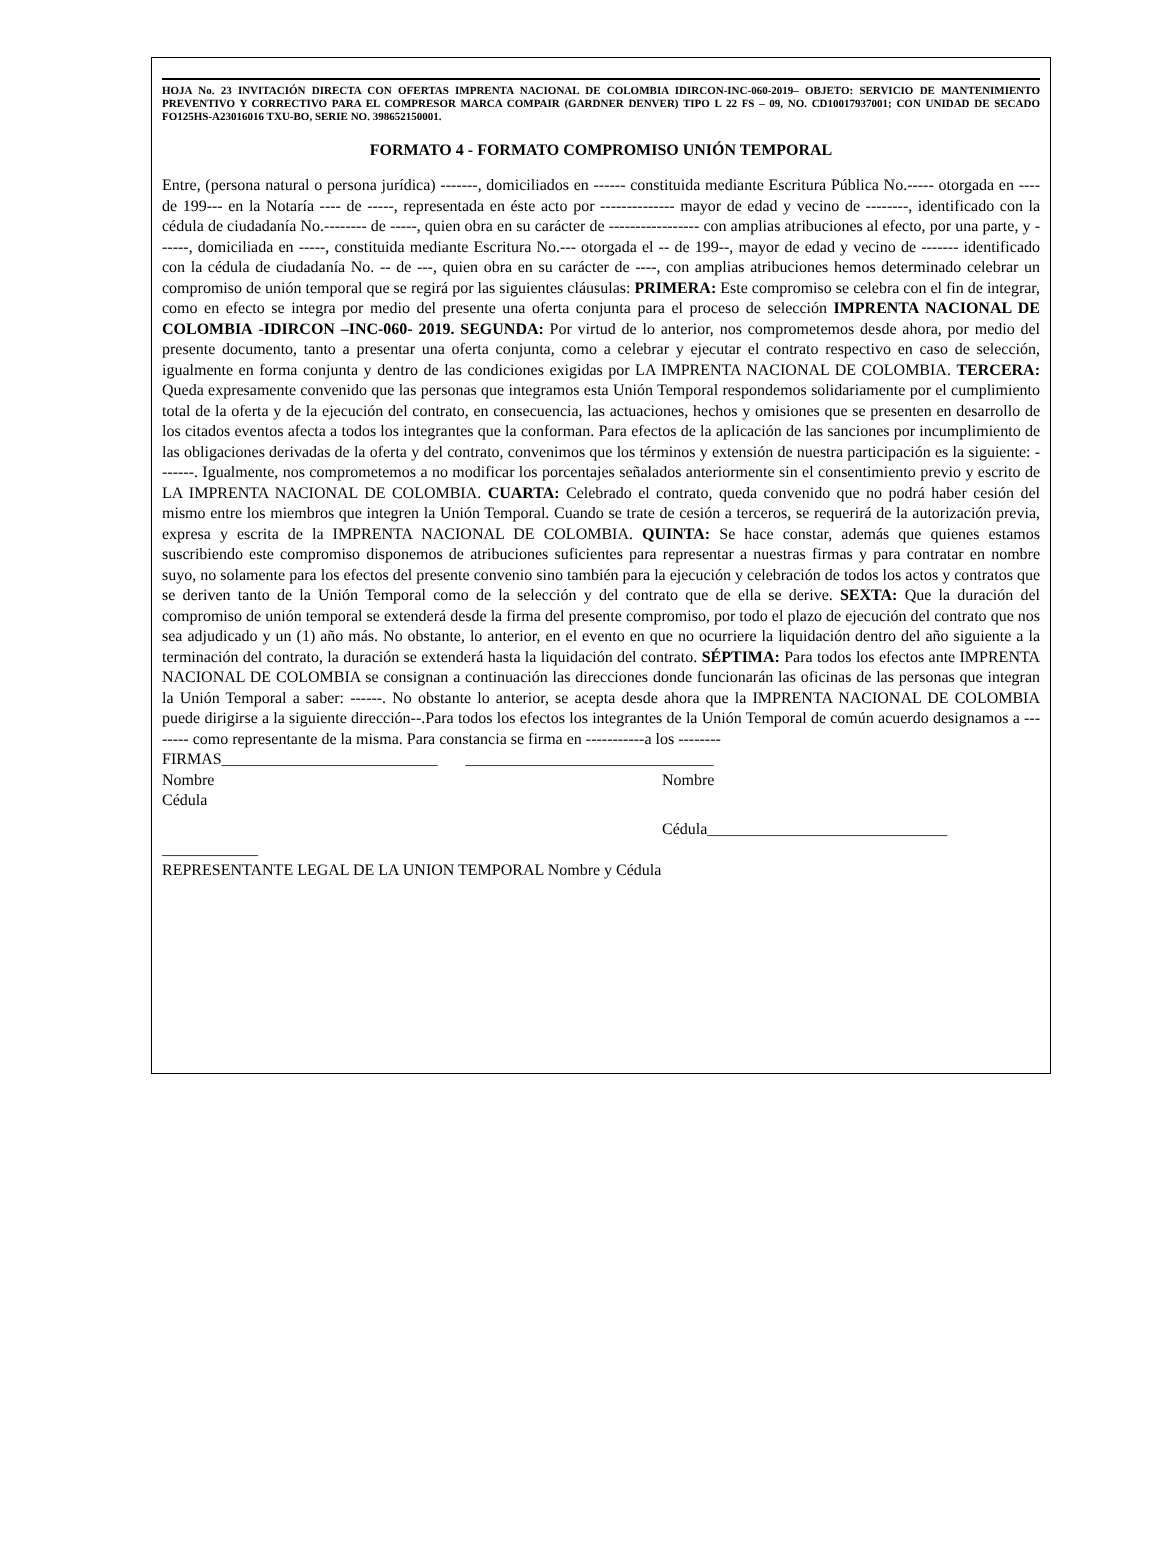HOJA No. 23 INVITACIÓN DIRECTA CON OFERTAS IMPRENTA NACIONAL DE COLOMBIA IDIRCON-INC-060-2019– OBJETO: SERVICIO DE MANTENIMIENTO PREVENTIVO Y CORRECTIVO PARA EL COMPRESOR MARCA COMPAIR (GARDNER DENVER) TIPO L 22 FS – 09, NO. CD10017937001; CON UNIDAD DE SECADO FO125HS-A23016016 TXU-BO, SERIE NO. 398652150001.
FORMATO 4 - FORMATO COMPROMISO UNIÓN TEMPORAL
Entre, (persona natural o persona jurídica) -------, domiciliados en ------ constituida mediante Escritura Pública No.----- otorgada en ---- de 199--- en la Notaría ---- de -----, representada en éste acto por -------------- mayor de edad y vecino de --------, identificado con la cédula de ciudadanía No.-------- de -----, quien obra en su carácter de ----------------- con amplias atribuciones al efecto, por una parte, y ------, domiciliada en -----, constituida mediante Escritura No.--- otorgada el -- de 199--, mayor de edad y vecino de ------- identificado con la cédula de ciudadanía No. -- de ---, quien obra en su carácter de ----, con amplias atribuciones hemos determinado celebrar un compromiso de unión temporal que se regirá por las siguientes cláusulas: PRIMERA: Este compromiso se celebra con el fin de integrar, como en efecto se integra por medio del presente una oferta conjunta para el proceso de selección IMPRENTA NACIONAL DE COLOMBIA -IDIRCON –INC-060- 2019. SEGUNDA: Por virtud de lo anterior, nos comprometemos desde ahora, por medio del presente documento, tanto a presentar una oferta conjunta, como a celebrar y ejecutar el contrato respectivo en caso de selección, igualmente en forma conjunta y dentro de las condiciones exigidas por LA IMPRENTA NACIONAL DE COLOMBIA. TERCERA: Queda expresamente convenido que las personas que integramos esta Unión Temporal respondemos solidariamente por el cumplimiento total de la oferta y de la ejecución del contrato, en consecuencia, las actuaciones, hechos y omisiones que se presenten en desarrollo de los citados eventos afecta a todos los integrantes que la conforman. Para efectos de la aplicación de las sanciones por incumplimiento de las obligaciones derivadas de la oferta y del contrato, convenimos que los términos y extensión de nuestra participación es la siguiente: -------. Igualmente, nos comprometemos a no modificar los porcentajes señalados anteriormente sin el consentimiento previo y escrito de LA IMPRENTA NACIONAL DE COLOMBIA. CUARTA: Celebrado el contrato, queda convenido que no podrá haber cesión del mismo entre los miembros que integren la Unión Temporal. Cuando se trate de cesión a terceros, se requerirá de la autorización previa, expresa y escrita de la IMPRENTA NACIONAL DE COLOMBIA. QUINTA: Se hace constar, además que quienes estamos suscribiendo este compromiso disponemos de atribuciones suficientes para representar a nuestras firmas y para contratar en nombre suyo, no solamente para los efectos del presente convenio sino también para la ejecución y celebración de todos los actos y contratos que se deriven tanto de la Unión Temporal como de la selección y del contrato que de ella se derive. SEXTA: Que la duración del compromiso de unión temporal se extenderá desde la firma del presente compromiso, por todo el plazo de ejecución del contrato que nos sea adjudicado y un (1) año más. No obstante, lo anterior, en el evento en que no ocurriere la liquidación dentro del año siguiente a la terminación del contrato, la duración se extenderá hasta la liquidación del contrato. SÉPTIMA: Para todos los efectos ante IMPRENTA NACIONAL DE COLOMBIA se consignan a continuación las direcciones donde funcionarán las oficinas de las personas que integran la Unión Temporal a saber: ------. No obstante lo anterior, se acepta desde ahora que la IMPRENTA NACIONAL DE COLOMBIA puede dirigirse a la siguiente dirección--.Para todos los efectos los integrantes de la Unión Temporal de común acuerdo designamos a -------- como representante de la misma. Para constancia se firma en -----------a los --------
FIRMAS___________________________ _______________________________
Nombre Nombre
Cédula
Cédula______________________________
____________
REPRESENTANTE LEGAL DE LA UNION TEMPORAL Nombre y Cédula